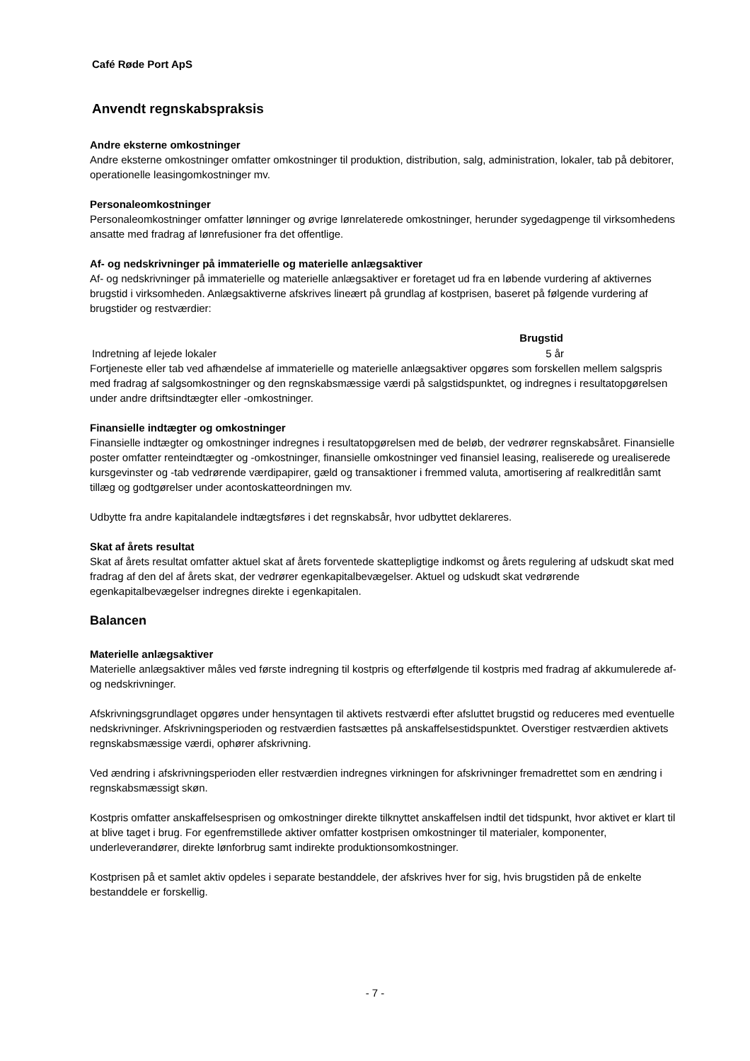Café Røde Port ApS
Anvendt regnskabspraksis
Andre eksterne omkostninger
Andre eksterne omkostninger omfatter omkostninger til produktion, distribution, salg, administration, lokaler, tab på debitorer, operationelle leasingomkostninger mv.
Personaleomkostninger
Personaleomkostninger omfatter lønninger og øvrige lønrelaterede omkostninger, herunder sygedagpenge til virksomhedens ansatte med fradrag af lønrefusioner fra det offentlige.
Af- og nedskrivninger på immaterielle og materielle anlægsaktiver
Af- og nedskrivninger på immaterielle og materielle anlægsaktiver er foretaget ud fra en løbende vurdering af aktivernes brugstid i virksomheden. Anlægsaktiverne afskrives lineært på grundlag af kostprisen, baseret på følgende vurdering af brugstider og restværdier:
| | Brugstid |
| Indretning af lejede lokaler | 5 år |
Fortjeneste eller tab ved afhændelse af immaterielle og materielle anlægsaktiver opgøres som forskellen mellem salgspris med fradrag af salgsomkostninger og den regnskabsmæssige værdi på salgstidspunktet, og indregnes i resultatopgørelsen under andre driftsindtægter eller -omkostninger.
Finansielle indtægter og omkostninger
Finansielle indtægter og omkostninger indregnes i resultatopgørelsen med de beløb, der vedrører regnskabsåret. Finansielle poster omfatter renteindtægter og -omkostninger, finansielle omkostninger ved finansiel leasing, realiserede og urealiserede kursgevinster og -tab vedrørende værdipapirer, gæld og transaktioner i fremmed valuta, amortisering af realkreditlån samt tillæg og godtgørelser under acontoskatteordningen mv.
Udbytte fra andre kapitalandele indtægtsføres i det regnskabsår, hvor udbyttet deklareres.
Skat af årets resultat
Skat af årets resultat omfatter aktuel skat af årets forventede skattepligtige indkomst og årets regulering af udskudt skat med fradrag af den del af årets skat, der vedrører egenkapitalbevægelser. Aktuel og udskudt skat vedrørende egenkapitalbevægelser indregnes direkte i egenkapitalen.
Balancen
Materielle anlægsaktiver
Materielle anlægsaktiver måles ved første indregning til kostpris og efterfølgende til kostpris med fradrag af akkumulerede af- og nedskrivninger.
Afskrivningsgrundlaget opgøres under hensyntagen til aktivets restværdi efter afsluttet brugstid og reduceres med eventuelle nedskrivninger. Afskrivningsperioden og restværdien fastsættes på anskaffelsestidspunktet. Overstiger restværdien aktivets regnskabsmæssige værdi, ophører afskrivning.
Ved ændring i afskrivningsperioden eller restværdien indregnes virkningen for afskrivninger fremadrettet som en ændring i regnskabsmæssigt skøn.
Kostpris omfatter anskaffelsesprisen og omkostninger direkte tilknyttet anskaffelsen indtil det tidspunkt, hvor aktivet er klart til at blive taget i brug. For egenfremstillede aktiver omfatter kostprisen omkostninger til materialer, komponenter, underleverandører, direkte lønforbrug samt indirekte produktionsomkostninger.
Kostprisen på et samlet aktiv opdeles i separate bestanddele, der afskrives hver for sig, hvis brugstiden på de enkelte bestanddele er forskellig.
- 7 -